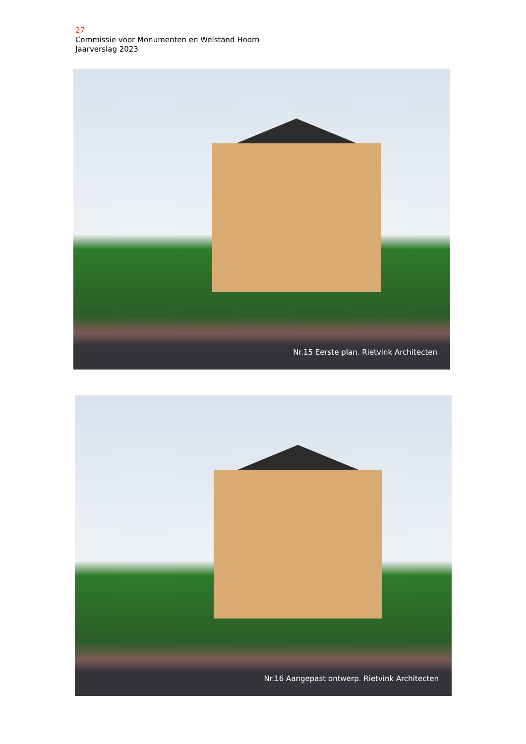27
Commissie voor Monumenten en Welstand Hoorn
Jaarverslag 2023
Nr.15 Eerste plan. Rietvink Architecten
Nr.16 Aangepast ontwerp. Rietvink Architecten